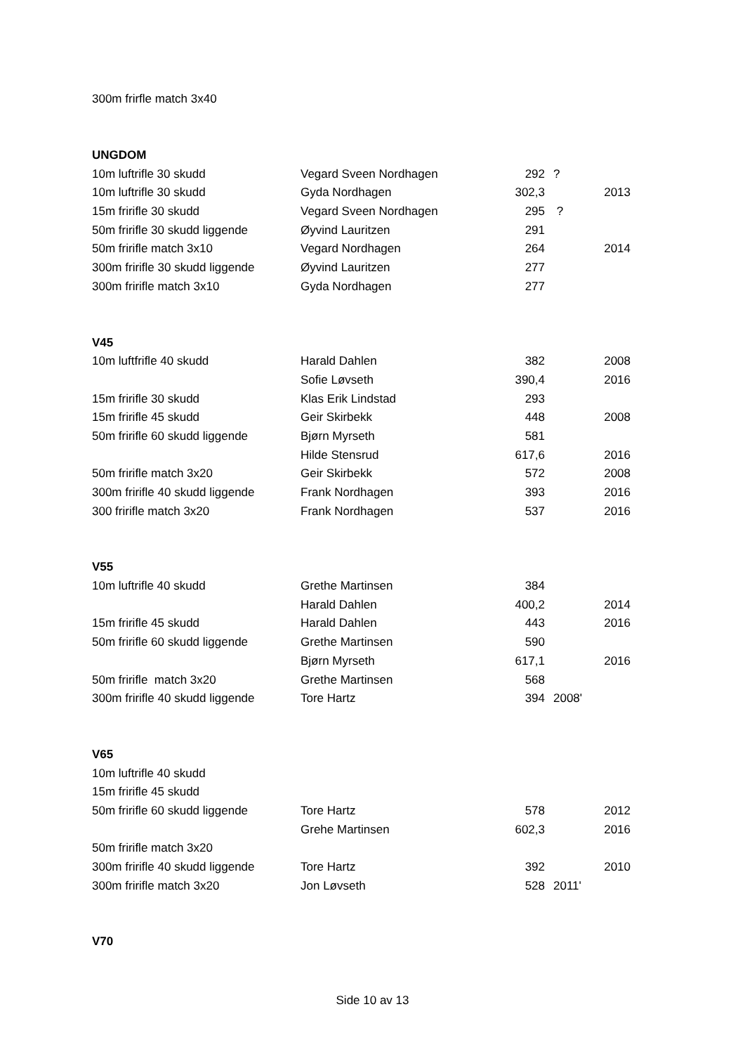| 300m frirfle match 3x40 | | | | |
| UNGDOM | | | | |
| 10m luftrifle 30 skudd | Vegard Sveen Nordhagen | 292 | ? | |
| 10m luftrifle 30 skudd | Gyda Nordhagen | 302,3 | | 2013 |
| 15m fririfle 30 skudd | Vegard Sveen Nordhagen | 295 | ? | |
| 50m fririfle 30 skudd liggende | Øyvind Lauritzen | 291 | | |
| 50m fririfle match 3x10 | Vegard Nordhagen | 264 | | 2014 |
| 300m fririfle 30 skudd liggende | Øyvind Lauritzen | 277 | | |
| 300m fririfle match 3x10 | Gyda Nordhagen | 277 | | |
| V45 | | | | |
| 10m luftfrifle 40 skudd | Harald Dahlen | 382 | | 2008 |
| | Sofie Løvseth | 390,4 | | 2016 |
| 15m fririfle 30 skudd | Klas Erik Lindstad | 293 | | |
| 15m fririfle 45 skudd | Geir Skirbekk | 448 | | 2008 |
| 50m fririfle 60 skudd liggende | Bjørn Myrseth | 581 | | |
| | Hilde Stensrud | 617,6 | | 2016 |
| 50m fririfle match 3x20 | Geir Skirbekk | 572 | | 2008 |
| 300m fririfle 40 skudd liggende | Frank Nordhagen | 393 | | 2016 |
| 300 fririfle match 3x20 | Frank Nordhagen | 537 | | 2016 |
| V55 | | | | |
| 10m luftrifle 40 skudd | Grethe Martinsen | 384 | | |
| | Harald Dahlen | 400,2 | | 2014 |
| 15m fririfle 45 skudd | Harald Dahlen | 443 | | 2016 |
| 50m fririfle 60 skudd liggende | Grethe Martinsen | 590 | | |
| | Bjørn Myrseth | 617,1 | | 2016 |
| 50m fririfle match 3x20 | Grethe Martinsen | 568 | | |
| 300m fririfle 40 skudd liggende | Tore Hartz | 394 | 2008' | |
| V65 | | | | |
| 10m luftrifle 40 skudd | | | | |
| 15m fririfle 45 skudd | | | | |
| 50m fririfle 60 skudd liggende | Tore Hartz | 578 | | 2012 |
| | Grehe Martinsen | 602,3 | | 2016 |
| 50m fririfle match 3x20 | | | | |
| 300m fririfle 40 skudd liggende | Tore Hartz | 392 | | 2010 |
| 300m fririfle match 3x20 | Jon Løvseth | 528 | 2011' | |
| V70 | | | | |
Side 10 av 13